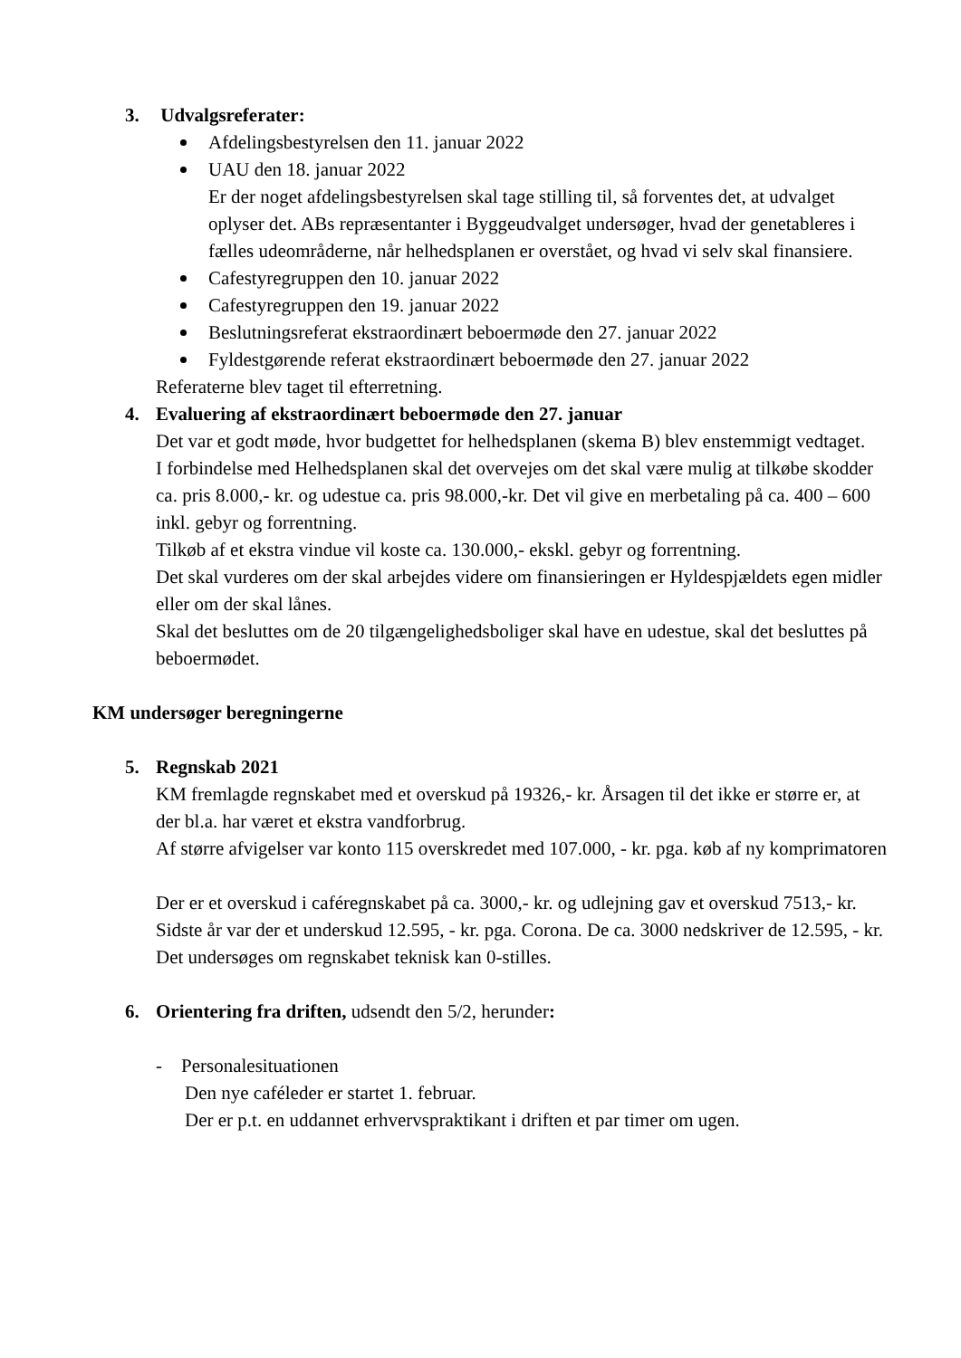3. Udvalgsreferater:
Afdelingsbestyrelsen den 11. januar 2022
UAU den 18. januar 2022
Er der noget afdelingsbestyrelsen skal tage stilling til, så forventes det, at udvalget oplyser det. ABs repræsentanter i Byggeudvalget undersøger, hvad der genetableres i fælles udeområderne, når helhedsplanen er overstået, og hvad vi selv skal finansiere.
Cafestyregruppen den 10. januar 2022
Cafestyregruppen den 19. januar 2022
Beslutningsreferat ekstraordinært beboermøde den 27. januar 2022
Fyldestgørende referat ekstraordinært beboermøde den 27. januar 2022
Referaterne blev taget til efterretning.
4. Evaluering af ekstraordinært beboermøde den 27. januar
Det var et godt møde, hvor budgettet for helhedsplanen (skema B) blev enstemmigt vedtaget.
I forbindelse med Helhedsplanen skal det overvejes om det skal være mulig at tilkøbe skodder ca. pris 8.000,- kr. og udestue ca. pris 98.000,-kr. Det vil give en merbetaling på ca. 400 – 600 inkl. gebyr og forrentning.
Tilkøb af et ekstra vindue vil koste ca. 130.000,- ekskl. gebyr og forrentning.
Det skal vurderes om der skal arbejdes videre om finansieringen er Hyldespjældets egen midler eller om der skal lånes.
Skal det besluttes om de 20 tilgængelighedsboliger skal have en udestue, skal det besluttes på beboermødet.
KM undersøger beregningerne
5. Regnskab 2021
KM fremlagde regnskabet med et overskud på 19326,- kr. Årsagen til det ikke er større er, at der bl.a. har været et ekstra vandforbrug.
Af større afvigelser var konto 115 overskredet med 107.000, - kr. pga. køb af ny komprimatoren
Der er et overskud i caféregnskabet på ca. 3000,- kr. og udlejning gav et overskud 7513,- kr.
Sidste år var der et underskud 12.595, - kr. pga. Corona. De ca. 3000 nedskriver de 12.595, - kr. Det undersøges om regnskabet teknisk kan 0-stilles.
6. Orientering fra driften, udsendt den 5/2, herunder:
- Personalesituationen
Den nye caféleder er startet 1. februar.
Der er p.t. en uddannet erhvervspraktikant i driften et par timer om ugen.